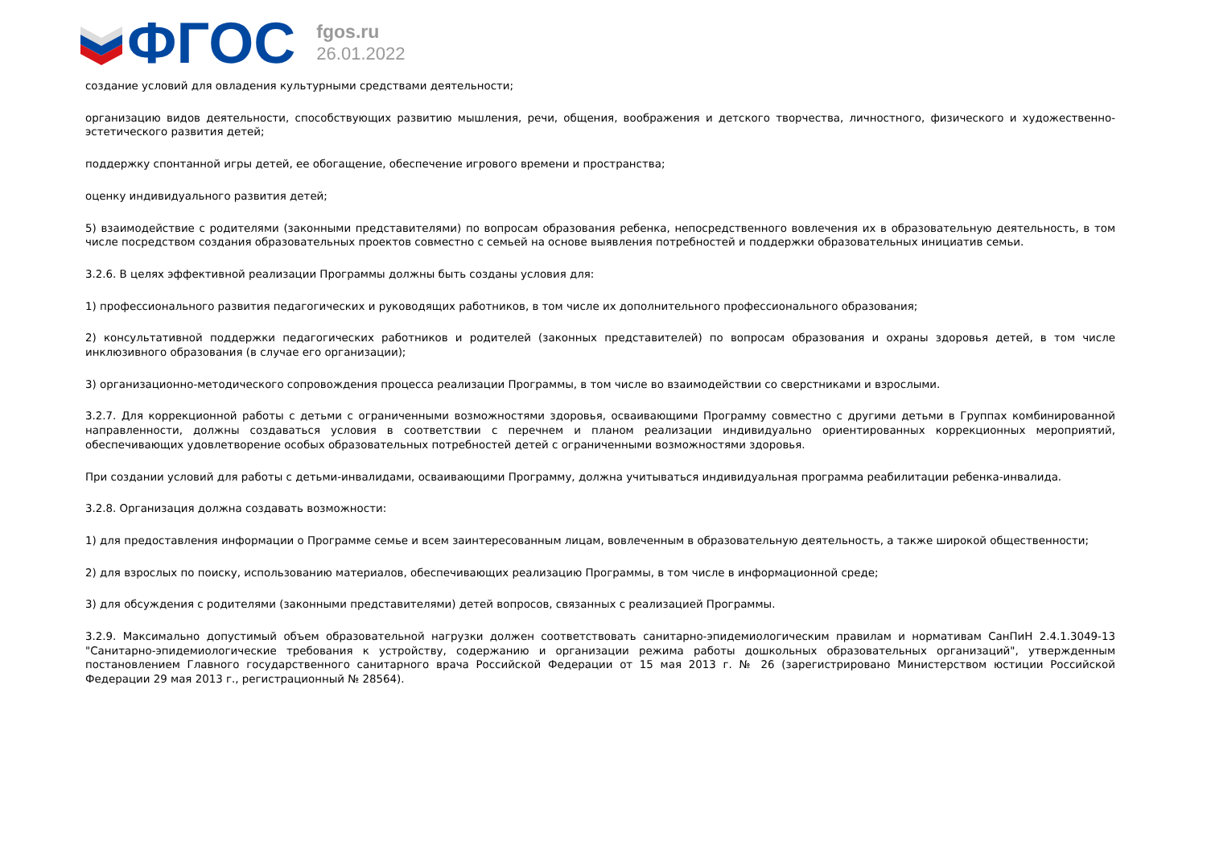ФГОС
fgos.ru
26.01.2022
создание условий для овладения культурными средствами деятельности;
организацию видов деятельности, способствующих развитию мышления, речи, общения, воображения и детского творчества, личностного, физического и художественно-эстетического развития детей;
поддержку спонтанной игры детей, ее обогащение, обеспечение игрового времени и пространства;
оценку индивидуального развития детей;
5) взаимодействие с родителями (законными представителями) по вопросам образования ребенка, непосредственного вовлечения их в образовательную деятельность, в том числе посредством создания образовательных проектов совместно с семьей на основе выявления потребностей и поддержки образовательных инициатив семьи.
3.2.6. В целях эффективной реализации Программы должны быть созданы условия для:
1) профессионального развития педагогических и руководящих работников, в том числе их дополнительного профессионального образования;
2) консультативной поддержки педагогических работников и родителей (законных представителей) по вопросам образования и охраны здоровья детей, в том числе инклюзивного образования (в случае его организации);
3) организационно-методического сопровождения процесса реализации Программы, в том числе во взаимодействии со сверстниками и взрослыми.
3.2.7. Для коррекционной работы с детьми с ограниченными возможностями здоровья, осваивающими Программу совместно с другими детьми в Группах комбинированной направленности, должны создаваться условия в соответствии с перечнем и планом реализации индивидуально ориентированных коррекционных мероприятий, обеспечивающих удовлетворение особых образовательных потребностей детей с ограниченными возможностями здоровья.
При создании условий для работы с детьми-инвалидами, осваивающими Программу, должна учитываться индивидуальная программа реабилитации ребенка-инвалида.
3.2.8. Организация должна создавать возможности:
1) для предоставления информации о Программе семье и всем заинтересованным лицам, вовлеченным в образовательную деятельность, а также широкой общественности;
2) для взрослых по поиску, использованию материалов, обеспечивающих реализацию Программы, в том числе в информационной среде;
3) для обсуждения с родителями (законными представителями) детей вопросов, связанных с реализацией Программы.
3.2.9. Максимально допустимый объем образовательной нагрузки должен соответствовать санитарно-эпидемиологическим правилам и нормативам СанПиН 2.4.1.3049-13 "Санитарно-эпидемиологические требования к устройству, содержанию и организации режима работы дошкольных образовательных организаций", утвержденным постановлением Главного государственного санитарного врача Российской Федерации от 15 мая 2013 г. № 26 (зарегистрировано Министерством юстиции Российской Федерации 29 мая 2013 г., регистрационный № 28564).